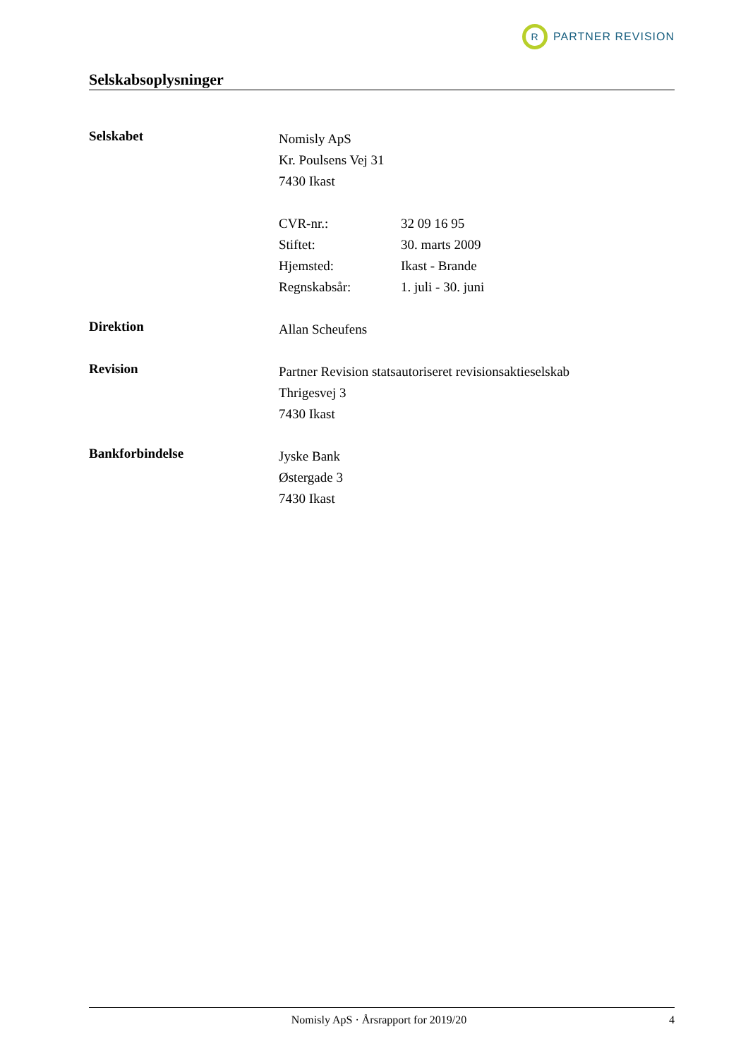R
PARTNER REVISION
Selskabsoplysninger
Selskabet
Nomisly ApS
Kr. Poulsens Vej 31
7430 Ikast
CVR-nr.: 32 09 16 95
Stiftet: 30. marts 2009
Hjemsted: Ikast - Brande
Regnskabsår: 1. juli - 30. juni
Direktion
Allan Scheufens
Revision
Partner Revision statsautoriseret revisionsaktieselskab
Thrigesvej 3
7430 Ikast
Bankforbindelse
Jyske Bank
Østergade 3
7430 Ikast
Nomisly ApS · Årsrapport for 2019/20 4